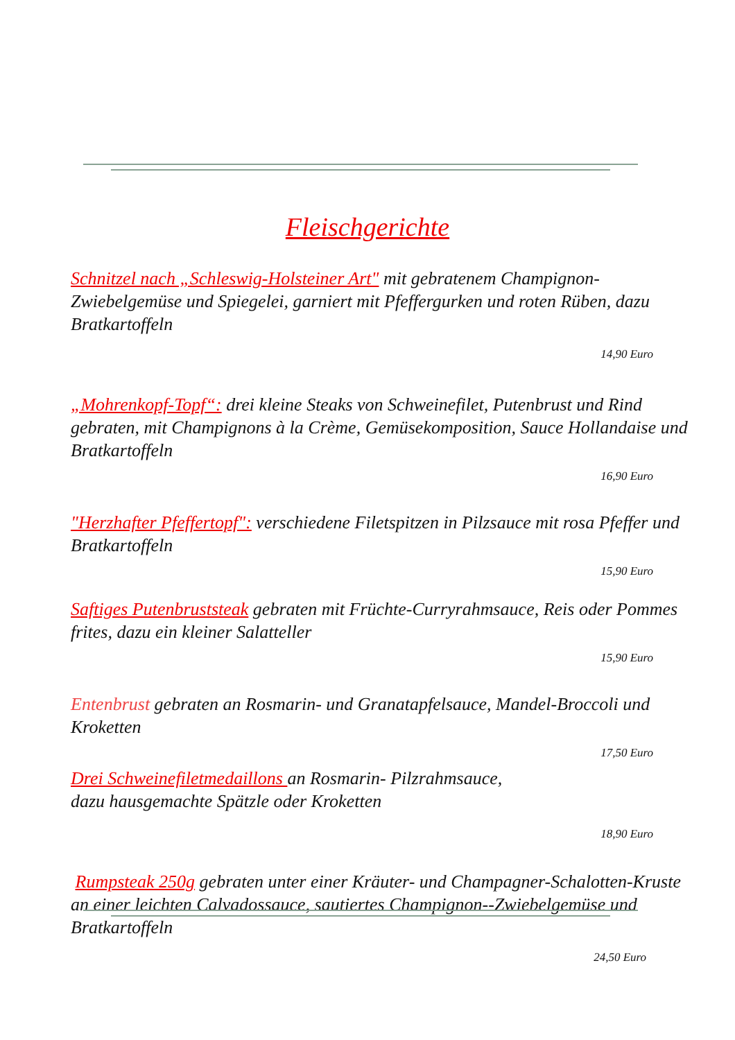Fleischgerichte
Schnitzel nach „Schleswig-Holsteiner Art" mit gebratenem Champignon-Zwiebelgemüse und Spiegelei, garniert mit Pfeffergurken und roten Rüben, dazu Bratkartoffeln
14,90 Euro
„Mohrenkopf-Topf“: drei kleine Steaks von Schweinefilet, Putenbrust und Rind gebraten, mit Champignons à la Crème, Gemüsekomposition, Sauce Hollandaise und Bratkartoffeln
16,90 Euro
"Herzhafter Pfeffertopf": verschiedene Filetspitzen in Pilzsauce mit rosa Pfeffer und Bratkartoffeln
15,90 Euro
Saftiges Putenbruststeak gebraten mit Früchte-Curryrahmsauce, Reis oder Pommes frites, dazu ein kleiner Salatteller
15,90 Euro
Entenbrust gebraten an Rosmarin- und Granatapfelsauce, Mandel-Broccoli und Kroketten
17,50 Euro
Drei Schweinefiletmedaillons an Rosmarin- Pilzrahmsauce,
dazu hausgemachte Spätzle oder Kroketten
18,90 Euro
Rumpsteak 250g gebraten unter einer Kräuter- und Champagner-Schalotten-Kruste an einer leichten Calvadossauce, sautiertes Champignon--Zwiebelgemüse und Bratkartoffeln
24,50 Euro